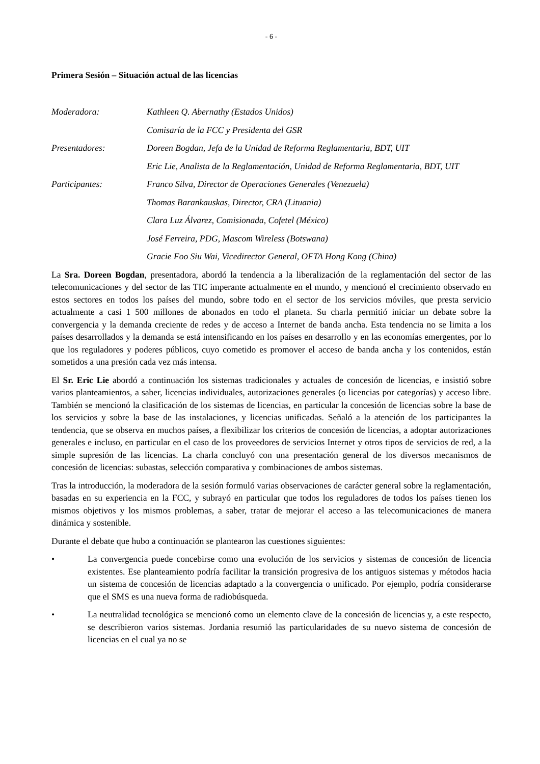- 6 -
Primera Sesión – Situación actual de las licencias
Moderadora: Kathleen Q. Abernathy (Estados Unidos)
Comisaría de la FCC y Presidenta del GSR
Presentadores: Doreen Bogdan, Jefa de la Unidad de Reforma Reglamentaria, BDT, UIT
Eric Lie, Analista de la Reglamentación, Unidad de Reforma Reglamentaria, BDT, UIT
Participantes: Franco Silva, Director de Operaciones Generales (Venezuela)
Thomas Barankauskas, Director, CRA (Lituania)
Clara Luz Álvarez, Comisionada, Cofetel (México)
José Ferreira, PDG, Mascom Wireless (Botswana)
Gracie Foo Siu Wai, Vicedirector General, OFTA Hong Kong (China)
La Sra. Doreen Bogdan, presentadora, abordó la tendencia a la liberalización de la reglamentación del sector de las telecomunicaciones y del sector de las TIC imperante actualmente en el mundo, y mencionó el crecimiento observado en estos sectores en todos los países del mundo, sobre todo en el sector de los servicios móviles, que presta servicio actualmente a casi 1 500 millones de abonados en todo el planeta. Su charla permitió iniciar un debate sobre la convergencia y la demanda creciente de redes y de acceso a Internet de banda ancha. Esta tendencia no se limita a los países desarrollados y la demanda se está intensificando en los países en desarrollo y en las economías emergentes, por lo que los reguladores y poderes públicos, cuyo cometido es promover el acceso de banda ancha y los contenidos, están sometidos a una presión cada vez más intensa.
El Sr. Eric Lie abordó a continuación los sistemas tradicionales y actuales de concesión de licencias, e insistió sobre varios planteamientos, a saber, licencias individuales, autorizaciones generales (o licencias por categorías) y acceso libre. También se mencionó la clasificación de los sistemas de licencias, en particular la concesión de licencias sobre la base de los servicios y sobre la base de las instalaciones, y licencias unificadas. Señaló a la atención de los participantes la tendencia, que se observa en muchos países, a flexibilizar los criterios de concesión de licencias, a adoptar autorizaciones generales e incluso, en particular en el caso de los proveedores de servicios Internet y otros tipos de servicios de red, a la simple supresión de las licencias. La charla concluyó con una presentación general de los diversos mecanismos de concesión de licencias: subastas, selección comparativa y combinaciones de ambos sistemas.
Tras la introducción, la moderadora de la sesión formuló varias observaciones de carácter general sobre la reglamentación, basadas en su experiencia en la FCC, y subrayó en particular que todos los reguladores de todos los países tienen los mismos objetivos y los mismos problemas, a saber, tratar de mejorar el acceso a las telecomunicaciones de manera dinámica y sostenible.
Durante el debate que hubo a continuación se plantearon las cuestiones siguientes:
• La convergencia puede concebirse como una evolución de los servicios y sistemas de concesión de licencia existentes. Ese planteamiento podría facilitar la transición progresiva de los antiguos sistemas y métodos hacia un sistema de concesión de licencias adaptado a la convergencia o unificado. Por ejemplo, podría considerarse que el SMS es una nueva forma de radiobúsqueda.
• La neutralidad tecnológica se mencionó como un elemento clave de la concesión de licencias y, a este respecto, se describieron varios sistemas. Jordania resumió las particularidades de su nuevo sistema de concesión de licencias en el cual ya no se